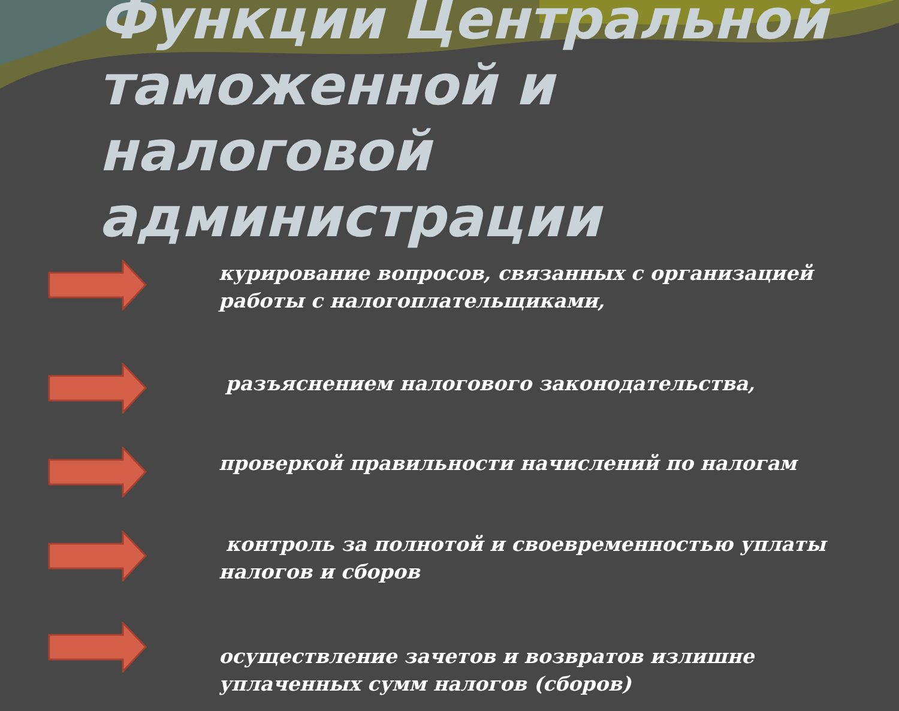Функции Центральной таможенной и налоговой администрации
курирование вопросов, связанных с организацией работы с налогоплательщиками,
разъяснением налогового законодательства,
проверкой правильности начислений по налогам
контроль за полнотой и своевременностью уплаты налогов и сборов
осуществление зачетов и возвратов излишне уплаченных сумм налогов (сборов)